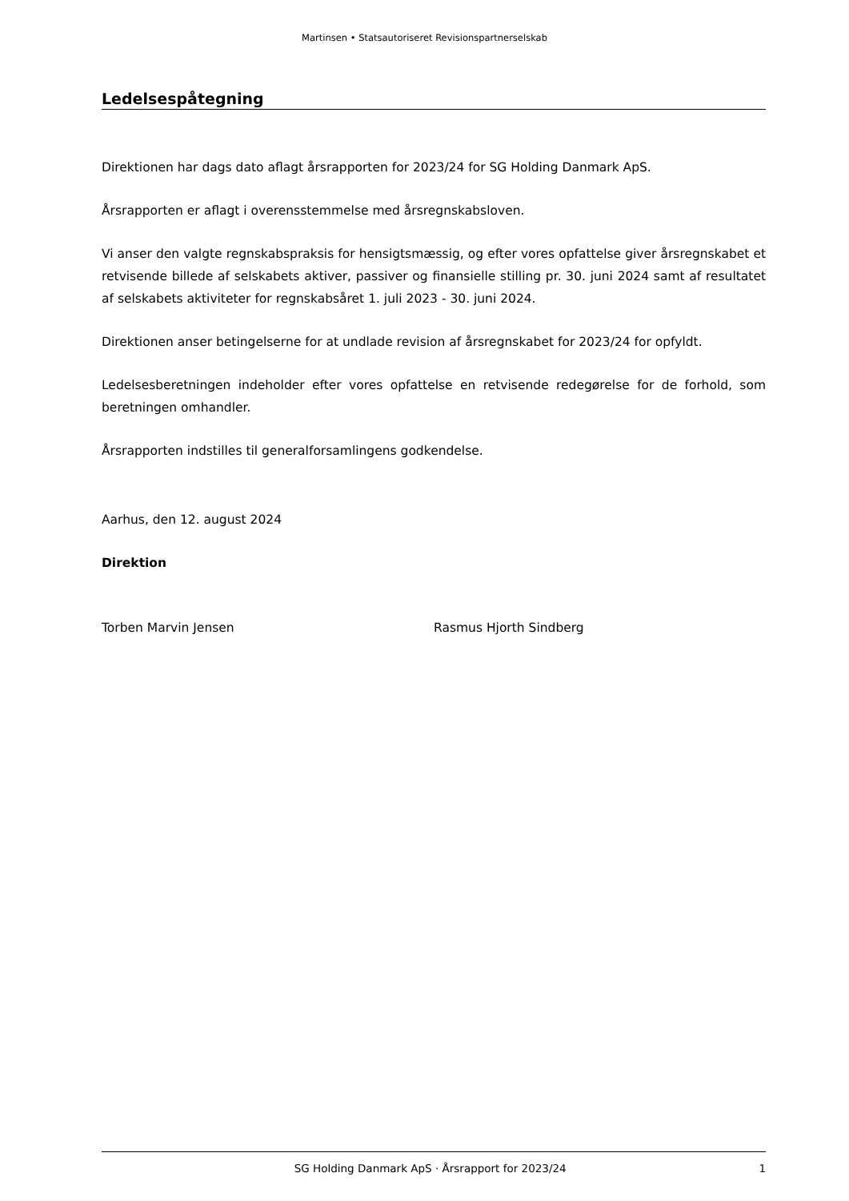Martinsen • Statsautoriseret Revisionspartnerselskab
Ledelsespåtegning
Direktionen har dags dato aflagt årsrapporten for 2023/24 for SG Holding Danmark ApS.
Årsrapporten er aflagt i overensstemmelse med årsregnskabsloven.
Vi anser den valgte regnskabspraksis for hensigtsmæssig, og efter vores opfattelse giver årsregnskabet et retvisende billede af selskabets aktiver, passiver og finansielle stilling pr. 30. juni 2024 samt af resultatet af selskabets aktiviteter for regnskabsåret 1. juli 2023 - 30. juni 2024.
Direktionen anser betingelserne for at undlade revision af årsregnskabet for 2023/24 for opfyldt.
Ledelsesberetningen indeholder efter vores opfattelse en retvisende redegørelse for de forhold, som beretningen omhandler.
Årsrapporten indstilles til generalforsamlingens godkendelse.
Aarhus, den 12. august 2024
Direktion
Torben Marvin Jensen Rasmus Hjorth Sindberg
SG Holding Danmark ApS · Årsrapport for 2023/24 1